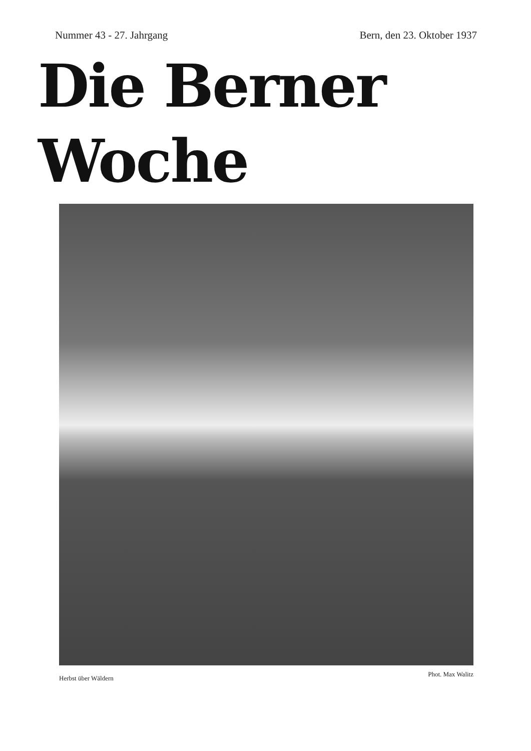Nummer 43 - 27. Jahrgang Bern, den 23. Oktober 1937
Die Berner Woche
Herbst über Wäldern Phot. Max Walitz